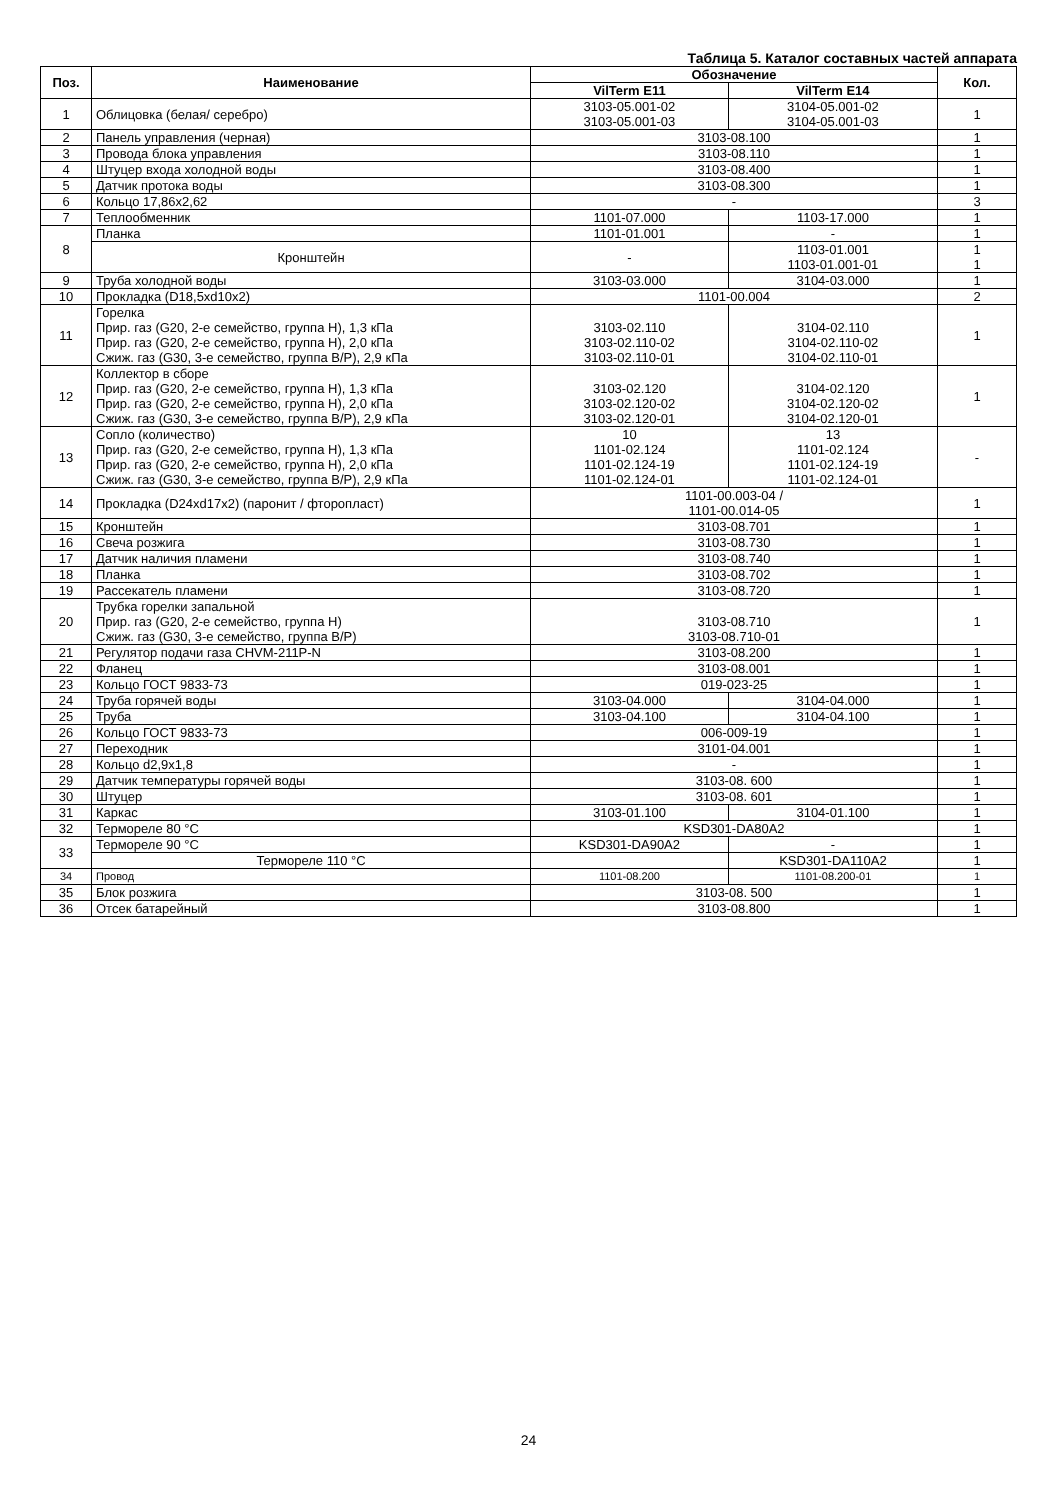Таблица 5. Каталог составных частей аппарата
| Поз. | Наименование | Обозначение | | Кол. |
| --- | --- | --- | --- | --- |
| | | VilTerm E11 | VilTerm E14 | |
| 1 | Облицовка (белая/ серебро) | 3103-05.001-02 3103-05.001-03 | 3104-05.001-02 3104-05.001-03 | 1 |
| 2 | Панель управления (черная) | 3103-08.100 | | 1 |
| 3 | Провода блока управления | 3103-08.110 | | 1 |
| 4 | Штуцер входа холодной воды | 3103-08.400 | | 1 |
| 5 | Датчик протока воды | 3103-08.300 | | 1 |
| 6 | Кольцо 17,86х2,62 | - | | 3 |
| 7 | Теплообменник | 1101-07.000 | 1103-17.000 | 1 |
| 8 | Планка | 1101-01.001 | - | 1 |
| | Кронштейн | - | 1103-01.001 1103-01.001-01 | 1 1 |
| 9 | Труба холодной воды | 3103-03.000 | 3104-03.000 | 1 |
| 10 | Прокладка (D18,5xd10x2) | 1101-00.004 | | 2 |
| 11 | Горелка Прир. газ (G20, 2-е семейство, группа H), 1,3 кПа Прир. газ (G20, 2-е семейство, группа H), 2,0 кПа Сжиж. газ (G30, 3-е семейство, группа B/P), 2,9 кПа | 3103-02.110 3103-02.110-02 3103-02.110-01 | 3104-02.110 3104-02.110-02 3104-02.110-01 | 1 |
| 12 | Коллектор в сборе Прир. газ (G20, 2-е семейство, группа H), 1,3 кПа Прир. газ (G20, 2-е семейство, группа H), 2,0 кПа Сжиж. газ (G30, 3-е семейство, группа B/P), 2,9 кПа | 3103-02.120 3103-02.120-02 3103-02.120-01 | 3104-02.120 3104-02.120-02 3104-02.120-01 | 1 |
| 13 | Сопло (количество) Прир. газ (G20, 2-е семейство, группа H), 1,3 кПа Прир. газ (G20, 2-е семейство, группа H), 2,0 кПа Сжиж. газ (G30, 3-е семейство, группа B/P), 2,9 кПа | 10 1101-02.124 1101-02.124-19 1101-02.124-01 | 13 1101-02.124 1101-02.124-19 1101-02.124-01 | - |
| 14 | Прокладка (D24xd17x2) (паронит / фторопласт) | 1101-00.003-04 / 1101-00.014-05 | | 1 |
| 15 | Кронштейн | 3103-08.701 | | 1 |
| 16 | Свеча розжига | 3103-08.730 | | 1 |
| 17 | Датчик наличия пламени | 3103-08.740 | | 1 |
| 18 | Планка | 3103-08.702 | | 1 |
| 19 | Рассекатель пламени | 3103-08.720 | | 1 |
| 20 | Трубка горелки запальной Прир. газ (G20, 2-е семейство, группа H) Сжиж. газ (G30, 3-е семейство, группа B/P) | 3103-08.710 3103-08.710-01 | | 1 |
| 21 | Регулятор подачи газа CHVM-211P-N | 3103-08.200 | | 1 |
| 22 | Фланец | 3103-08.001 | | 1 |
| 23 | Кольцо ГОСТ 9833-73 | 019-023-25 | | 1 |
| 24 | Труба горячей воды | 3103-04.000 | 3104-04.000 | 1 |
| 25 | Труба | 3103-04.100 | 3104-04.100 | 1 |
| 26 | Кольцо ГОСТ 9833-73 | 006-009-19 | | 1 |
| 27 | Переходник | 3101-04.001 | | 1 |
| 28 | Кольцо d2,9x1,8 | - | | 1 |
| 29 | Датчик температуры горячей воды | 3103-08. 600 | | 1 |
| 30 | Штуцер | 3103-08. 601 | | 1 |
| 31 | Каркас | 3103-01.100 | 3104-01.100 | 1 |
| 32 | Термореле 80 °C | KSD301-DA80A2 | | 1 |
| 33 | Термореле 90 °C | KSD301-DA90A2 | - | 1 |
| | Термореле 110 °C | | KSD301-DA110A2 | 1 |
| 34 | Провод | 1101-08.200 | 1101-08.200-01 | 1 |
| 35 | Блок розжига | 3103-08. 500 | | 1 |
| 36 | Отсек батарейный | 3103-08.800 | | 1 |
24